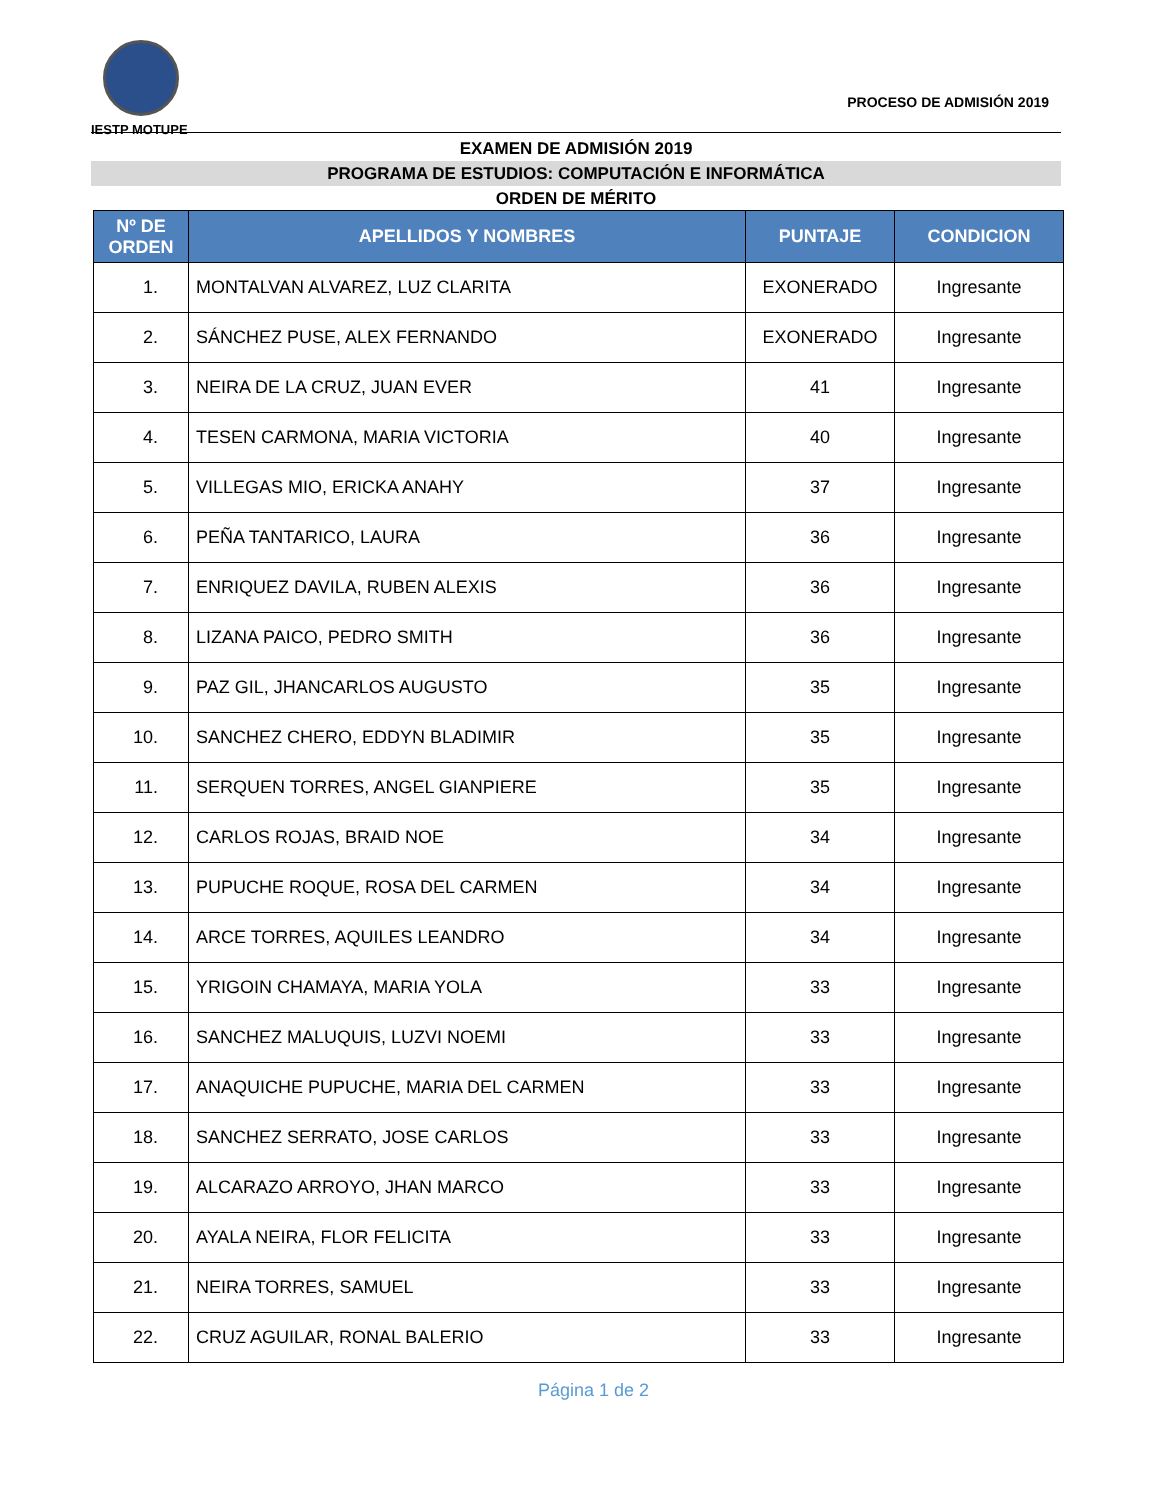IESTP MOTUPE
PROCESO DE ADMISIÓN 2019
EXAMEN DE ADMISIÓN 2019
PROGRAMA DE ESTUDIOS: COMPUTACIÓN E INFORMÁTICA
ORDEN DE MÉRITO
| Nº DE ORDEN | APELLIDOS Y NOMBRES | PUNTAJE | CONDICION |
| --- | --- | --- | --- |
| 1. | MONTALVAN ALVAREZ, LUZ CLARITA | EXONERADO | Ingresante |
| 2. | SÁNCHEZ PUSE, ALEX FERNANDO | EXONERADO | Ingresante |
| 3. | NEIRA DE LA CRUZ, JUAN EVER | 41 | Ingresante |
| 4. | TESEN CARMONA, MARIA VICTORIA | 40 | Ingresante |
| 5. | VILLEGAS MIO, ERICKA ANAHY | 37 | Ingresante |
| 6. | PEÑA TANTARICO, LAURA | 36 | Ingresante |
| 7. | ENRIQUEZ DAVILA, RUBEN ALEXIS | 36 | Ingresante |
| 8. | LIZANA PAICO, PEDRO SMITH | 36 | Ingresante |
| 9. | PAZ GIL, JHANCARLOS AUGUSTO | 35 | Ingresante |
| 10. | SANCHEZ CHERO, EDDYN BLADIMIR | 35 | Ingresante |
| 11. | SERQUEN TORRES, ANGEL GIANPIERE | 35 | Ingresante |
| 12. | CARLOS ROJAS, BRAID NOE | 34 | Ingresante |
| 13. | PUPUCHE ROQUE, ROSA DEL CARMEN | 34 | Ingresante |
| 14. | ARCE TORRES, AQUILES LEANDRO | 34 | Ingresante |
| 15. | YRIGOIN CHAMAYA, MARIA YOLA | 33 | Ingresante |
| 16. | SANCHEZ MALUQUIS, LUZVI NOEMI | 33 | Ingresante |
| 17. | ANAQUICHE PUPUCHE, MARIA DEL CARMEN | 33 | Ingresante |
| 18. | SANCHEZ SERRATO, JOSE CARLOS | 33 | Ingresante |
| 19. | ALCARAZO ARROYO, JHAN MARCO | 33 | Ingresante |
| 20. | AYALA NEIRA, FLOR FELICITA | 33 | Ingresante |
| 21. | NEIRA TORRES, SAMUEL | 33 | Ingresante |
| 22. | CRUZ AGUILAR, RONAL BALERIO | 33 | Ingresante |
Página 1 de 2